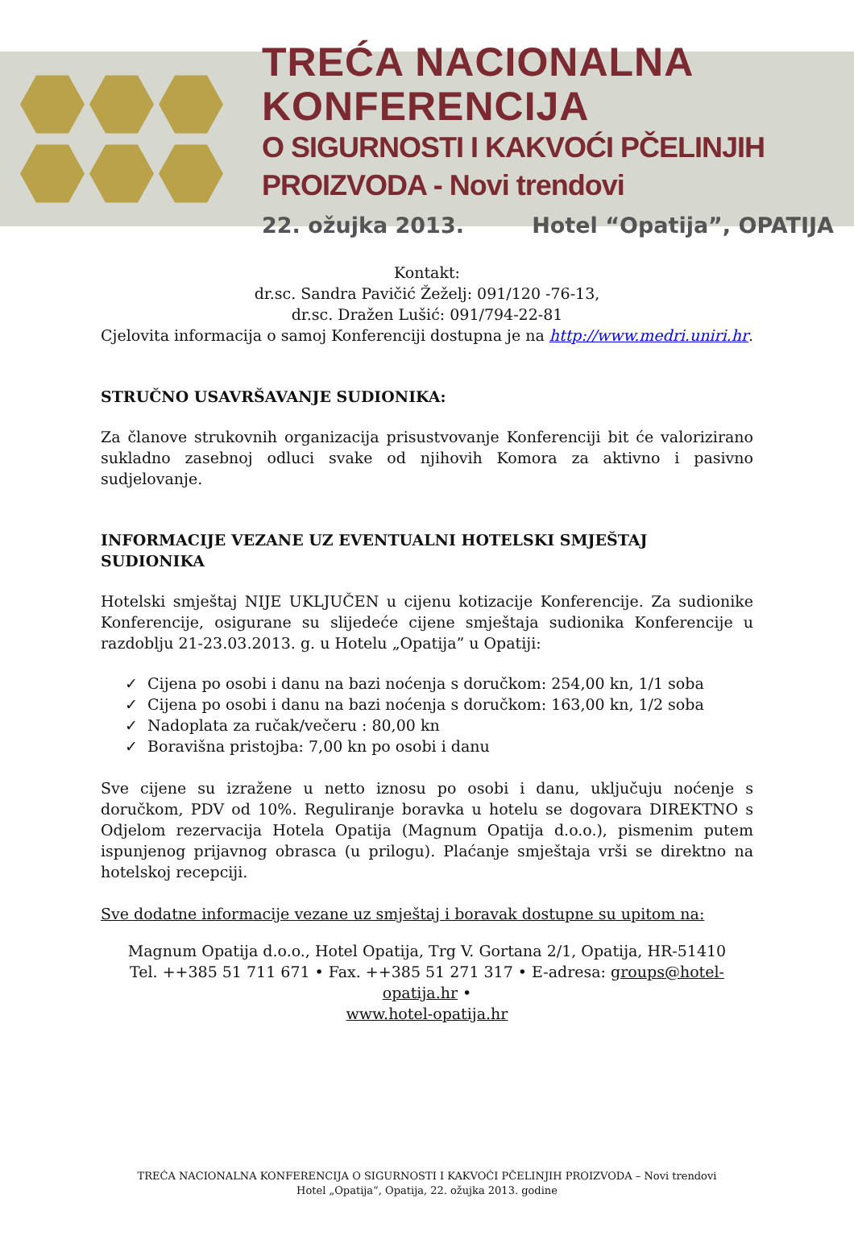TREĆA NACIONALNA KONFERENCIJA
O SIGURNOSTI I KAKVOĆI PČELINJIH PROIZVODA - Novi trendovi
22. ožujka 2013. Hotel “Opatija”, OPATIJA
Kontakt:
dr.sc. Sandra Pavičić Žeželj: 091/120 -76-13,
dr.sc. Dražen Lušić: 091/794-22-81
Cjelovita informacija o samoj Konferenciji dostupna je na http://www.medri.uniri.hr.
STRUČNO USAVRŠAVANJE SUDIONIKA:
Za članove strukovnih organizacija prisustvovanje Konferenciji bit će valorizirano sukladno zasebnoj odluci svake od njihovih Komora za aktivno i pasivno sudjelovanje.
INFORMACIJE VEZANE UZ EVENTUALNI HOTELSKI SMJEŠTAJ SUDIONIKA
Hotelski smještaj NIJE UKLJUČEN u cijenu kotizacije Konferencije. Za sudionike Konferencije, osigurane su slijedeće cijene smještaja sudionika Konferencije u razdoblju 21-23.03.2013. g. u Hotelu „Opatija” u Opatiji:
✓ Cijena po osobi i danu na bazi noćenja s doručkom: 254,00 kn, 1/1 soba
✓ Cijena po osobi i danu na bazi noćenja s doručkom: 163,00 kn, 1/2 soba
✓ Nadoplata za ručak/večeru : 80,00 kn
✓ Boravišna pristojba: 7,00 kn po osobi i danu
Sve cijene su izražene u netto iznosu po osobi i danu, uključuju noćenje s doručkom, PDV od 10%. Reguliranje boravka u hotelu se dogovara DIREKTNO s Odjelom rezervacija Hotela Opatija (Magnum Opatija d.o.o.), pismenim putem ispunjenog prijavnog obrasca (u prilogu). Plaćanje smještaja vrši se direktno na hotelskoj recepciji.
Sve dodatne informacije vezane uz smještaj i boravak dostupne su upitom na:
Magnum Opatija d.o.o., Hotel Opatija, Trg V. Gortana 2/1, Opatija, HR-51410
Tel. ++385 51 711 671 • Fax. ++385 51 271 317 • E-adresa: groups@hotel-opatija.hr •
www.hotel-opatija.hr
TREĆA NACIONALNA KONFERENCIJA O SIGURNOSTI I KAKVOĆI PČELINJIH PROIZVODA – Novi trendovi
Hotel „Opatija“, Opatija, 22. ožujka 2013. godine